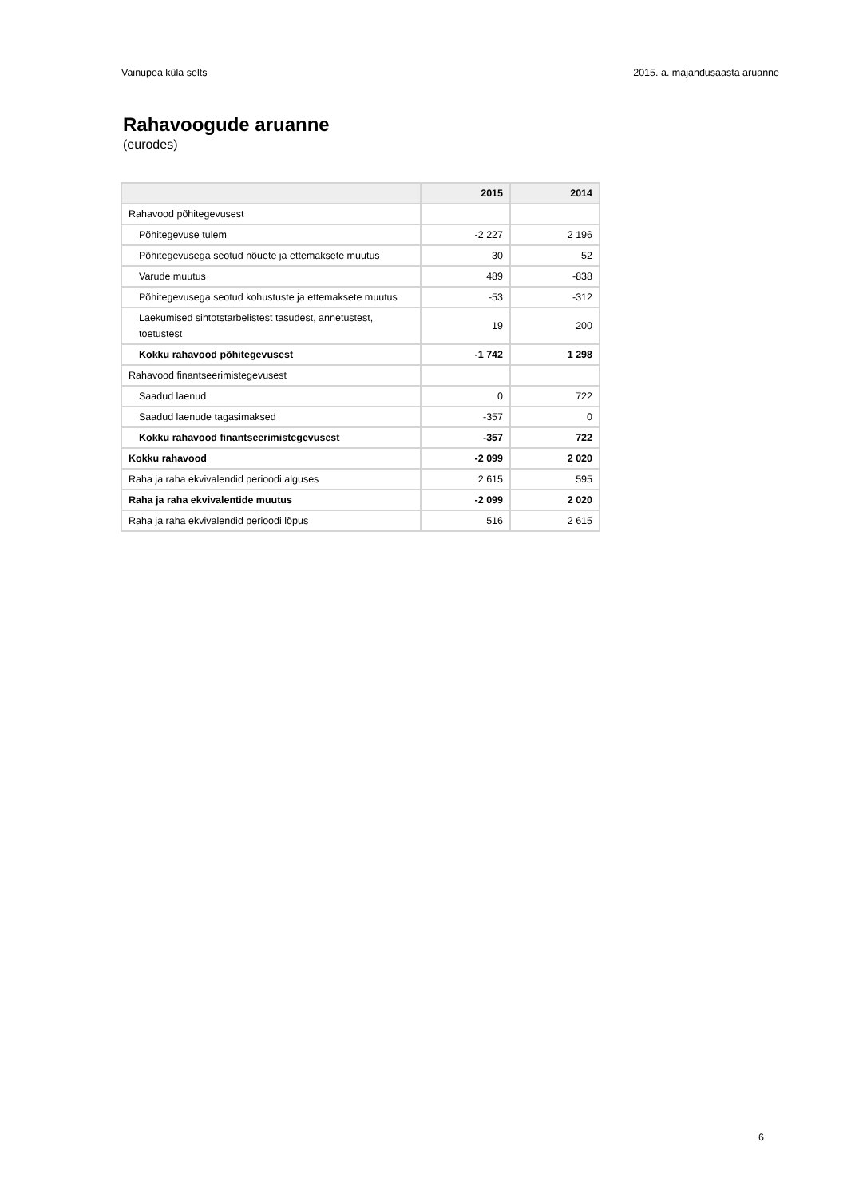Vainupea küla selts 2015. a. majandusaasta aruanne
Rahavoogude aruanne
(eurodes)
| | 2015 | 2014 |
| --- | --- | --- |
| Rahavood põhitegevusest | | |
| Põhitegevuse tulem | -2 227 | 2 196 |
| Põhitegevusega seotud nõuete ja ettemaksete muutus | 30 | 52 |
| Varude muutus | 489 | -838 |
| Põhitegevusega seotud kohustuste ja ettemaksete muutus | -53 | -312 |
| Laekumised sihtotstarbelistest tasudest, annetustest, toetustest | 19 | 200 |
| Kokku rahavood põhitegevusest | -1 742 | 1 298 |
| Rahavood finantseerimistegevusest | | |
| Saadud laenud | 0 | 722 |
| Saadud laenude tagasimaksed | -357 | 0 |
| Kokku rahavood finantseerimistegevusest | -357 | 722 |
| Kokku rahavood | -2 099 | 2 020 |
| Raha ja raha ekvivalendid perioodi alguses | 2 615 | 595 |
| Raha ja raha ekvivalentide muutus | -2 099 | 2 020 |
| Raha ja raha ekvivalendid perioodi lõpus | 516 | 2 615 |
6